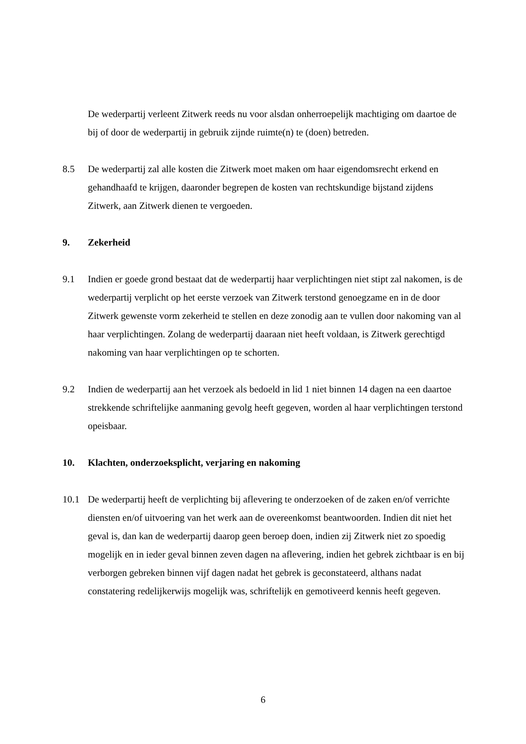De wederpartij verleent Zitwerk reeds nu voor alsdan onherroepelijk machtiging om daartoe de bij of door de wederpartij in gebruik zijnde ruimte(n) te (doen) betreden.
8.5 De wederpartij zal alle kosten die Zitwerk moet maken om haar eigendomsrecht erkend en gehandhaafd te krijgen, daaronder begrepen de kosten van rechtskundige bijstand zijdens Zitwerk, aan Zitwerk dienen te vergoeden.
9. Zekerheid
9.1 Indien er goede grond bestaat dat de wederpartij haar verplichtingen niet stipt zal nakomen, is de wederpartij verplicht op het eerste verzoek van Zitwerk terstond genoegzame en in de door Zitwerk gewenste vorm zekerheid te stellen en deze zonodig aan te vullen door nakoming van al haar verplichtingen. Zolang de wederpartij daaraan niet heeft voldaan, is Zitwerk gerechtigd nakoming van haar verplichtingen op te schorten.
9.2 Indien de wederpartij aan het verzoek als bedoeld in lid 1 niet binnen 14 dagen na een daartoe strekkende schriftelijke aanmaning gevolg heeft gegeven, worden al haar verplichtingen terstond opeisbaar.
10. Klachten, onderzoeksplicht, verjaring en nakoming
10.1 De wederpartij heeft de verplichting bij aflevering te onderzoeken of de zaken en/of verrichte diensten en/of uitvoering van het werk aan de overeenkomst beantwoorden. Indien dit niet het geval is, dan kan de wederpartij daarop geen beroep doen, indien zij Zitwerk niet zo spoedig mogelijk en in ieder geval binnen zeven dagen na aflevering, indien het gebrek zichtbaar is en bij verborgen gebreken binnen vijf dagen nadat het gebrek is geconstateerd, althans nadat constatering redelijkerwijs mogelijk was, schriftelijk en gemotiveerd kennis heeft gegeven.
6